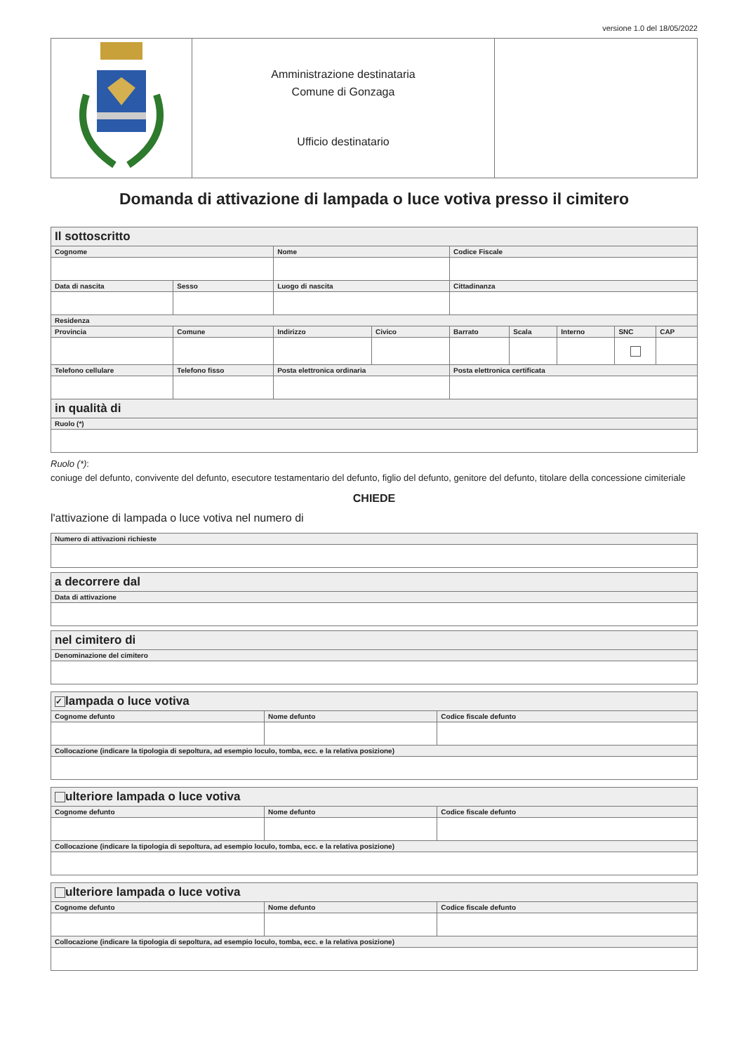versione 1.0 del 18/05/2022
| | Amministrazione destinataria Comune di Gonzaga Ufficio destinatario | |
Domanda di attivazione di lampada o luce votiva presso il cimitero
| Il sottoscritto | | | | | | | | | |
| --- | --- | --- | --- | --- | --- | --- | --- | --- | --- |
| Cognome | | | Nome | | Codice Fiscale | | | | |
| Data di nascita | Sesso | Luogo di nascita | | | Cittadinanza | | | | |
| Residenza | | | | | | | | | |
| Provincia | Comune | | Indirizzo | Civico | Barrato | Scala | Interno | SNC | CAP |
| Telefono cellulare | Telefono fisso | | Posta elettronica ordinaria | | Posta elettronica certificata | | | | |
| in qualità di | | | | | | | | | |
| Ruolo (*) | | | | | | | | | |
Ruolo (*):
coniuge del defunto, convivente del defunto, esecutore testamentario del defunto, figlio del defunto, genitore del defunto, titolare della concessione cimiteriale
CHIEDE
l'attivazione di lampada o luce votiva nel numero di
| Numero di attivazioni richieste |
| a decorrere dal |
| --- |
| Data di attivazione |
| nel cimitero di |
| --- |
| Denominazione del cimitero |
| ✓ lampada o luce votiva | | |
| --- | --- | --- |
| Cognome defunto | Nome defunto | Codice fiscale defunto |
| Collocazione (indicare la tipologia di sepoltura, ad esempio loculo, tomba, ecc. e la relativa posizione) | | |
| ulteriore lampada o luce votiva | | |
| --- | --- | --- |
| Cognome defunto | Nome defunto | Codice fiscale defunto |
| Collocazione (indicare la tipologia di sepoltura, ad esempio loculo, tomba, ecc. e la relativa posizione) | | |
| ulteriore lampada o luce votiva | | |
| --- | --- | --- |
| Cognome defunto | Nome defunto | Codice fiscale defunto |
| Collocazione (indicare la tipologia di sepoltura, ad esempio loculo, tomba, ecc. e la relativa posizione) | | |